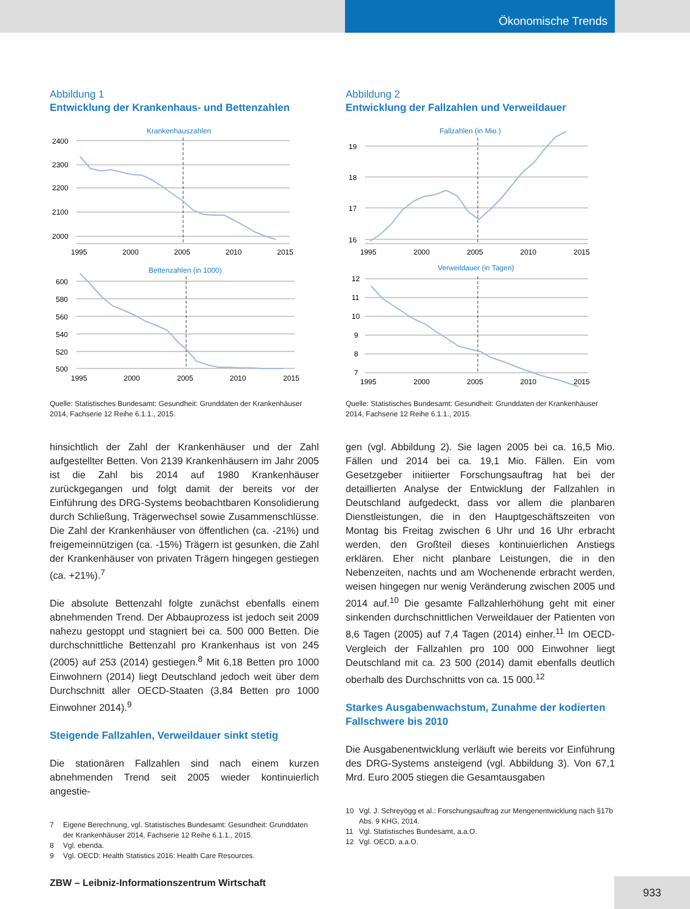Ökonomische Trends
Abbildung 1
Entwicklung der Krankenhaus- und Bettenzahlen
Krankenhauszahlen
2400
2300
2200
2100
2000
1995
2000
2005
2010
2015
Bettenzahlen (in 1000)
600
580
560
540
520
500
1995
2000
2005
2010
2015
Quelle: Statistisches Bundesamt: Gesundheit: Grunddaten der Krankenhäuser 2014, Fachserie 12 Reihe 6.1.1., 2015.
hinsichtlich der Zahl der Krankenhäuser und der Zahl aufgestellter Betten. Von 2139 Krankenhäusern im Jahr 2005 ist die Zahl bis 2014 auf 1980 Krankenhäuser zurückgegangen und folgt damit der bereits vor der Einführung des DRG-Systems beobachtbaren Konsolidierung durch Schließung, Trägerwechsel sowie Zusammenschlüsse. Die Zahl der Krankenhäuser von öffentlichen (ca. -21%) und freigemeinnützigen (ca. -15%) Trägern ist gesunken, die Zahl der Krankenhäuser von privaten Trägern hingegen gestiegen (ca. +21%).<sup>7</sup>
Die absolute Bettenzahl folgte zunächst ebenfalls einem abnehmenden Trend. Der Abbauprozess ist jedoch seit 2009 nahezu gestoppt und stagniert bei ca. 500 000 Betten. Die durchschnittliche Bettenzahl pro Krankenhaus ist von 245 (2005) auf 253 (2014) gestiegen.<sup>8</sup> Mit 6,18 Betten pro 1000 Einwohnern (2014) liegt Deutschland jedoch weit über dem Durchschnitt aller OECD-Staaten (3,84 Betten pro 1000 Einwohner 2014).<sup>9</sup>
Steigende Fallzahlen, Verweildauer sinkt stetig
Die stationären Fallzahlen sind nach einem kurzen abnehmenden Trend seit 2005 wieder kontinuierlich angestie-
7 Eigene Berechnung, vgl. Statistisches Bundesamt: Gesundheit: Grunddaten der Krankenhäuser 2014, Fachserie 12 Reihe 6.1.1., 2015.
8 Vgl. ebenda.
9 Vgl. OECD: Health Statistics 2016: Health Care Resources.
Abbildung 2
Entwicklung der Fallzahlen und Verweildauer
Fallzahlen (in Mio.)
19
18
17
16
1995
2000
2005
2010
2015
Verweildauer (in Tagen)
12
11
10
9
8
7
1995
2000
2005
2010
2015
Quelle: Statistisches Bundesamt: Gesundheit: Grunddaten der Krankenhäuser 2014, Fachserie 12 Reihe 6.1.1., 2015.
gen (vgl. Abbildung 2). Sie lagen 2005 bei ca. 16,5 Mio. Fällen und 2014 bei ca. 19,1 Mio. Fällen. Ein vom Gesetzgeber initiierter Forschungsauftrag hat bei der detaillierten Analyse der Entwicklung der Fallzahlen in Deutschland aufgedeckt, dass vor allem die planbaren Dienstleistungen, die in den Hauptgeschäftszeiten von Montag bis Freitag zwischen 6 Uhr und 16 Uhr erbracht werden, den Großteil dieses kontinuierlichen Anstiegs erklären. Eher nicht planbare Leistungen, die in den Nebenzeiten, nachts und am Wochenende erbracht werden, weisen hingegen nur wenig Veränderung zwischen 2005 und 2014 auf.<sup>10</sup> Die gesamte Fallzahlerhöhung geht mit einer sinkenden durchschnittlichen Verweildauer der Patienten von 8,6 Tagen (2005) auf 7,4 Tagen (2014) einher.<sup>11</sup> Im OECD-Vergleich der Fallzahlen pro 100 000 Einwohner liegt Deutschland mit ca. 23 500 (2014) damit ebenfalls deutlich oberhalb des Durchschnitts von ca. 15 000.<sup>12</sup>
Starkes Ausgabenwachstum, Zunahme der kodierten Fallschwere bis 2010
Die Ausgabenentwicklung verläuft wie bereits vor Einführung des DRG-Systems ansteigend (vgl. Abbildung 3). Von 67,1 Mrd. Euro 2005 stiegen die Gesamtausgaben
10 Vgl. J. Schreyögg et al.: Forschungsauftrag zur Mengenentwicklung nach §17b Abs. 9 KHG, 2014.
11 Vgl. Statistisches Bundesamt, a.a.O.
12 Vgl. OECD, a.a.O.
ZBW – Leibniz-Informationszentrum Wirtschaft
933